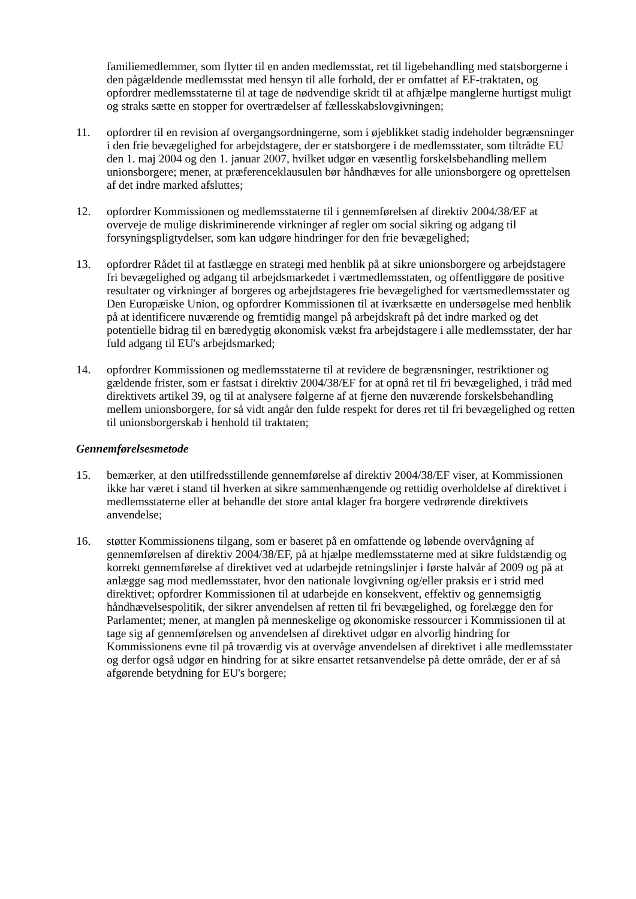familiemedlemmer, som flytter til en anden medlemsstat, ret til ligebehandling med statsborgerne i den pågældende medlemsstat med hensyn til alle forhold, der er omfattet af EF-traktaten, og opfordrer medlemsstaterne til at tage de nødvendige skridt til at afhjælpe manglerne hurtigst muligt og straks sætte en stopper for overtrædelser af fællesskabslovgivningen;
11. opfordrer til en revision af overgangsordningerne, som i øjeblikket stadig indeholder begrænsninger i den frie bevægelighed for arbejdstagere, der er statsborgere i de medlemsstater, som tiltrådte EU den 1. maj 2004 og den 1. januar 2007, hvilket udgør en væsentlig forskelsbehandling mellem unionsborgere; mener, at præferenceklausulen bør håndhæves for alle unionsborgere og oprettelsen af det indre marked afsluttes;
12. opfordrer Kommissionen og medlemsstaterne til i gennemførelsen af direktiv 2004/38/EF at overveje de mulige diskriminerende virkninger af regler om social sikring og adgang til forsyningspligtydelser, som kan udgøre hindringer for den frie bevægelighed;
13. opfordrer Rådet til at fastlægge en strategi med henblik på at sikre unionsborgere og arbejdstagere fri bevægelighed og adgang til arbejdsmarkedet i værtmedlemsstaten, og offentliggøre de positive resultater og virkninger af borgeres og arbejdstageres frie bevægelighed for værtsmedlemsstater og Den Europæiske Union, og opfordrer Kommissionen til at iværksætte en undersøgelse med henblik på at identificere nuværende og fremtidig mangel på arbejdskraft på det indre marked og det potentielle bidrag til en bæredygtig økonomisk vækst fra arbejdstagere i alle medlemsstater, der har fuld adgang til EU's arbejdsmarked;
14. opfordrer Kommissionen og medlemsstaterne til at revidere de begrænsninger, restriktioner og gældende frister, som er fastsat i direktiv 2004/38/EF for at opnå ret til fri bevægelighed, i tråd med direktivets artikel 39, og til at analysere følgerne af at fjerne den nuværende forskelsbehandling mellem unionsborgere, for så vidt angår den fulde respekt for deres ret til fri bevægelighed og retten til unionsborgerskab i henhold til traktaten;
Gennemførelsesmetode
15. bemærker, at den utilfredsstillende gennemførelse af direktiv 2004/38/EF viser, at Kommissionen ikke har været i stand til hverken at sikre sammenhængende og rettidig overholdelse af direktivet i medlemsstaterne eller at behandle det store antal klager fra borgere vedrørende direktivets anvendelse;
16. støtter Kommissionens tilgang, som er baseret på en omfattende og løbende overvågning af gennemførelsen af direktiv 2004/38/EF, på at hjælpe medlemsstaterne med at sikre fuldstændig og korrekt gennemførelse af direktivet ved at udarbejde retningslinjer i første halvår af 2009 og på at anlægge sag mod medlemsstater, hvor den nationale lovgivning og/eller praksis er i strid med direktivet; opfordrer Kommissionen til at udarbejde en konsekvent, effektiv og gennemsigtig håndhævelsespolitik, der sikrer anvendelsen af retten til fri bevægelighed, og forelægge den for Parlamentet; mener, at manglen på menneskelige og økonomiske ressourcer i Kommissionen til at tage sig af gennemførelsen og anvendelsen af direktivet udgør en alvorlig hindring for Kommissionens evne til på troværdig vis at overvåge anvendelsen af direktivet i alle medlemsstater og derfor også udgør en hindring for at sikre ensartet retsanvendelse på dette område, der er af så afgørende betydning for EU's borgere;